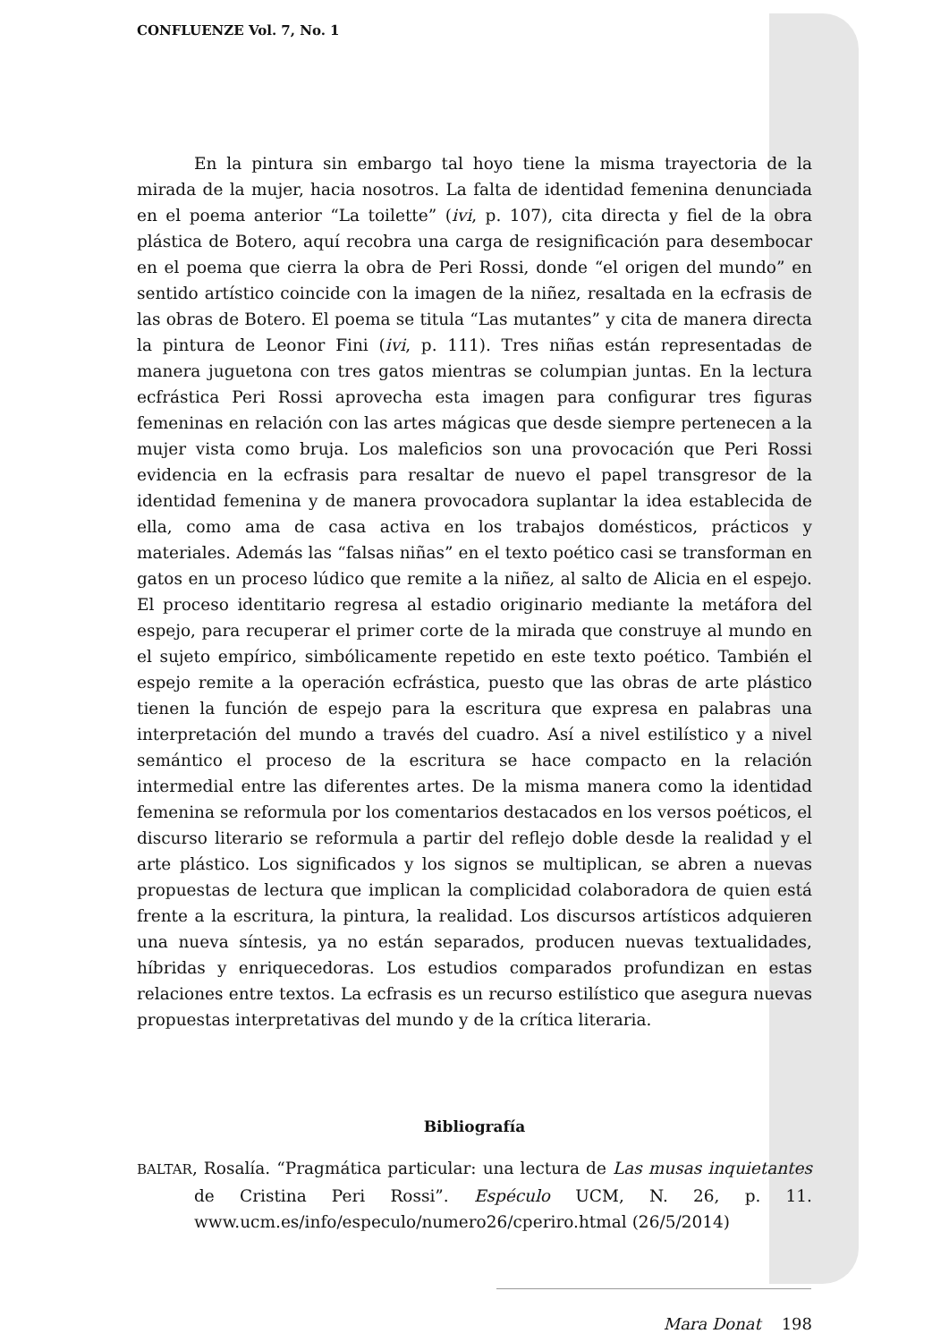CONFLUENZE Vol. 7, No. 1
En la pintura sin embargo tal hoyo tiene la misma trayectoria de la mirada de la mujer, hacia nosotros. La falta de identidad femenina denunciada en el poema anterior “La toilette” (ivi, p. 107), cita directa y fiel de la obra plástica de Botero, aquí recobra una carga de resignificación para desembocar en el poema que cierra la obra de Peri Rossi, donde “el origen del mundo” en sentido artístico coincide con la imagen de la niñez, resaltada en la ecfrasis de las obras de Botero. El poema se titula “Las mutantes” y cita de manera directa la pintura de Leonor Fini (ivi, p. 111). Tres niñas están representadas de manera juguetona con tres gatos mientras se columpian juntas. En la lectura ecfrástica Peri Rossi aprovecha esta imagen para configurar tres figuras femeninas en relación con las artes mágicas que desde siempre pertenecen a la mujer vista como bruja. Los maleficios son una provocación que Peri Rossi evidencia en la ecfrasis para resaltar de nuevo el papel transgresor de la identidad femenina y de manera provocadora suplantar la idea establecida de ella, como ama de casa activa en los trabajos domésticos, prácticos y materiales. Además las “falsas niñas” en el texto poético casi se transforman en gatos en un proceso lúdico que remite a la niñez, al salto de Alicia en el espejo. El proceso identitario regresa al estadio originario mediante la metáfora del espejo, para recuperar el primer corte de la mirada que construye al mundo en el sujeto empírico, simbólicamente repetido en este texto poético. También el espejo remite a la operación ecfrástica, puesto que las obras de arte plástico tienen la función de espejo para la escritura que expresa en palabras una interpretación del mundo a través del cuadro. Así a nivel estilístico y a nivel semántico el proceso de la escritura se hace compacto en la relación intermedial entre las diferentes artes. De la misma manera como la identidad femenina se reformula por los comentarios destacados en los versos poéticos, el discurso literario se reformula a partir del reflejo doble desde la realidad y el arte plástico. Los significados y los signos se multiplican, se abren a nuevas propuestas de lectura que implican la complicidad colaboradora de quien está frente a la escritura, la pintura, la realidad. Los discursos artísticos adquieren una nueva síntesis, ya no están separados, producen nuevas textualidades, híbridas y enriquecedoras. Los estudios comparados profundizan en estas relaciones entre textos. La ecfrasis es un recurso estilístico que asegura nuevas propuestas interpretativas del mundo y de la crítica literaria.
Bibliografía
BALTAR, Rosalía. “Pragmática particular: una lectura de Las musas inquietantes de Cristina Peri Rossi”. Espéculo UCM, N. 26, p. 11. www.ucm.es/info/especulo/numero26/cperiro.htmal (26/5/2014)
Mara Donat 198